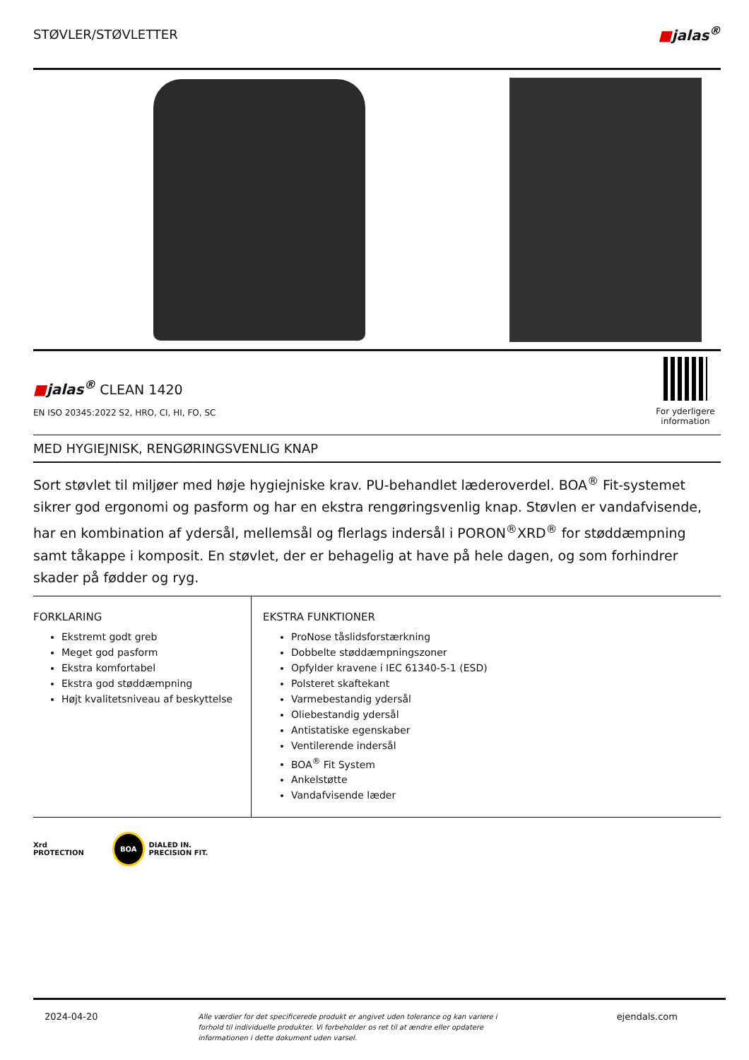STØVLER/STØVLETTER ■jalas<sup>®</sup>
■jalas<sup>®</sup> CLEAN 1420
EN ISO 20345:2022 S2, HRO, CI, HI, FO, SC
For yderligere information
MED HYGIEJNISK, RENGØRINGSVENLIG KNAP
Sort støvlet til miljøer med høje hygiejniske krav. PU-behandlet læderoverdel. BOA<sup>®</sup> Fit-systemet sikrer god ergonomi og pasform og har en ekstra rengøringsvenlig knap. Støvlen er vandafvisende, har en kombination af ydersål, mellemsål og flerlags indersål i PORON<sup>®</sup>XRD<sup>®</sup> for støddæmpning samt tåkappe i komposit. En støvlet, der er behagelig at have på hele dagen, og som forhindrer skader på fødder og ryg.
FORKLARING
Ekstremt godt greb
Meget god pasform
Ekstra komfortabel
Ekstra god støddæmpning
Højt kvalitetsniveau af beskyttelse
EKSTRA FUNKTIONER
ProNose tåslidsforstærkning
Dobbelte støddæmpningszoner
Opfylder kravene i IEC 61340-5-1 (ESD)
Polsteret skaftekant
Varmebestandig ydersål
Oliebestandig ydersål
Antistatiske egenskaber
Ventilerende indersål
BOA<sup>®</sup> Fit System
Ankelstøtte
Vandafvisende læder
Xrd
PROTECTION
BOA DIALED IN.
PRECISION FIT.
2024-04-20 Alle værdier for det specificerede produkt er angivet uden tolerance og kan variere i forhold til individuelle produkter. Vi forbeholder os ret til at ændre eller opdatere informationen i dette dokument uden varsel. ejendals.com